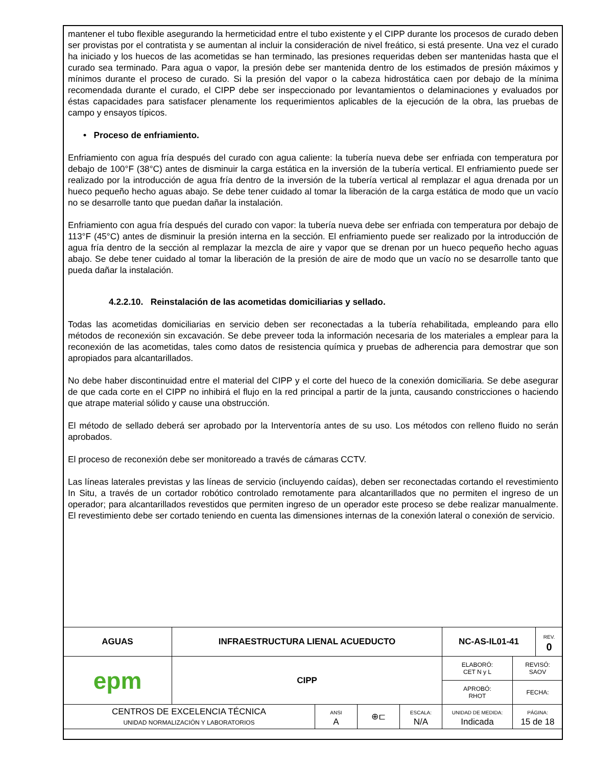mantener el tubo flexible asegurando la hermeticidad entre el tubo existente y el CIPP durante los procesos de curado deben ser provistas por el contratista y se aumentan al incluir la consideración de nivel freático, si está presente. Una vez el curado ha iniciado y los huecos de las acometidas se han terminado, las presiones requeridas deben ser mantenidas hasta que el curado sea terminado. Para agua o vapor, la presión debe ser mantenida dentro de los estimados de presión máximos y mínimos durante el proceso de curado. Si la presión del vapor o la cabeza hidrostática caen por debajo de la mínima recomendada durante el curado, el CIPP debe ser inspeccionado por levantamientos o delaminaciones y evaluados por éstas capacidades para satisfacer plenamente los requerimientos aplicables de la ejecución de la obra, las pruebas de campo y ensayos típicos.
• Proceso de enfriamiento.
Enfriamiento con agua fría después del curado con agua caliente: la tubería nueva debe ser enfriada con temperatura por debajo de 100°F (38°C) antes de disminuir la carga estática en la inversión de la tubería vertical. El enfriamiento puede ser realizado por la introducción de agua fría dentro de la inversión de la tubería vertical al remplazar el agua drenada por un hueco pequeño hecho aguas abajo. Se debe tener cuidado al tomar la liberación de la carga estática de modo que un vacío no se desarrolle tanto que puedan dañar la instalación.
Enfriamiento con agua fría después del curado con vapor: la tubería nueva debe ser enfriada con temperatura por debajo de 113°F (45°C) antes de disminuir la presión interna en la sección. El enfriamiento puede ser realizado por la introducción de agua fría dentro de la sección al remplazar la mezcla de aire y vapor que se drenan por un hueco pequeño hecho aguas abajo. Se debe tener cuidado al tomar la liberación de la presión de aire de modo que un vacío no se desarrolle tanto que pueda dañar la instalación.
4.2.2.10. Reinstalación de las acometidas domiciliarias y sellado.
Todas las acometidas domiciliarias en servicio deben ser reconectadas a la tubería rehabilitada, empleando para ello métodos de reconexión sin excavación. Se debe preveer toda la información necesaria de los materiales a emplear para la reconexión de las acometidas, tales como datos de resistencia química y pruebas de adherencia para demostrar que son apropiados para alcantarillados.
No debe haber discontinuidad entre el material del CIPP y el corte del hueco de la conexión domiciliaria. Se debe asegurar de que cada corte en el CIPP no inhibirá el flujo en la red principal a partir de la junta, causando constricciones o haciendo que atrape material sólido y cause una obstrucción.
El método de sellado deberá ser aprobado por la Interventoría antes de su uso. Los métodos con relleno fluido no serán aprobados.
El proceso de reconexión debe ser monitoreado a través de cámaras CCTV.
Las líneas laterales previstas y las líneas de servicio (incluyendo caídas), deben ser reconectadas cortando el revestimiento In Situ, a través de un cortador robótico controlado remotamente para alcantarillados que no permiten el ingreso de un operador; para alcantarillados revestidos que permiten ingreso de un operador este proceso se debe realizar manualmente. El revestimiento debe ser cortado teniendo en cuenta las dimensiones internas de la conexión lateral o conexión de servicio.
| AGUAS | INFRAESTRUCTURA LIENAL ACUEDUCTO | | | | NC-AS-IL01-41 | | REV. 0 |
| epm | CIPP | | | | ELABORÓ: CET N y L | REVISÓ: SAOV | |
| | | | | | APROBÓ: RHOT | FECHA: | |
| CENTROS DE EXCELENCIA TÉCNICA UNIDAD NORMALIZACIÓN Y LABORATORIOS | | ANSI A | ⊕⊏ | ESCALA: N/A | UNIDAD DE MEDIDA: Indicada | PÁGINA: 15 de 18 | |